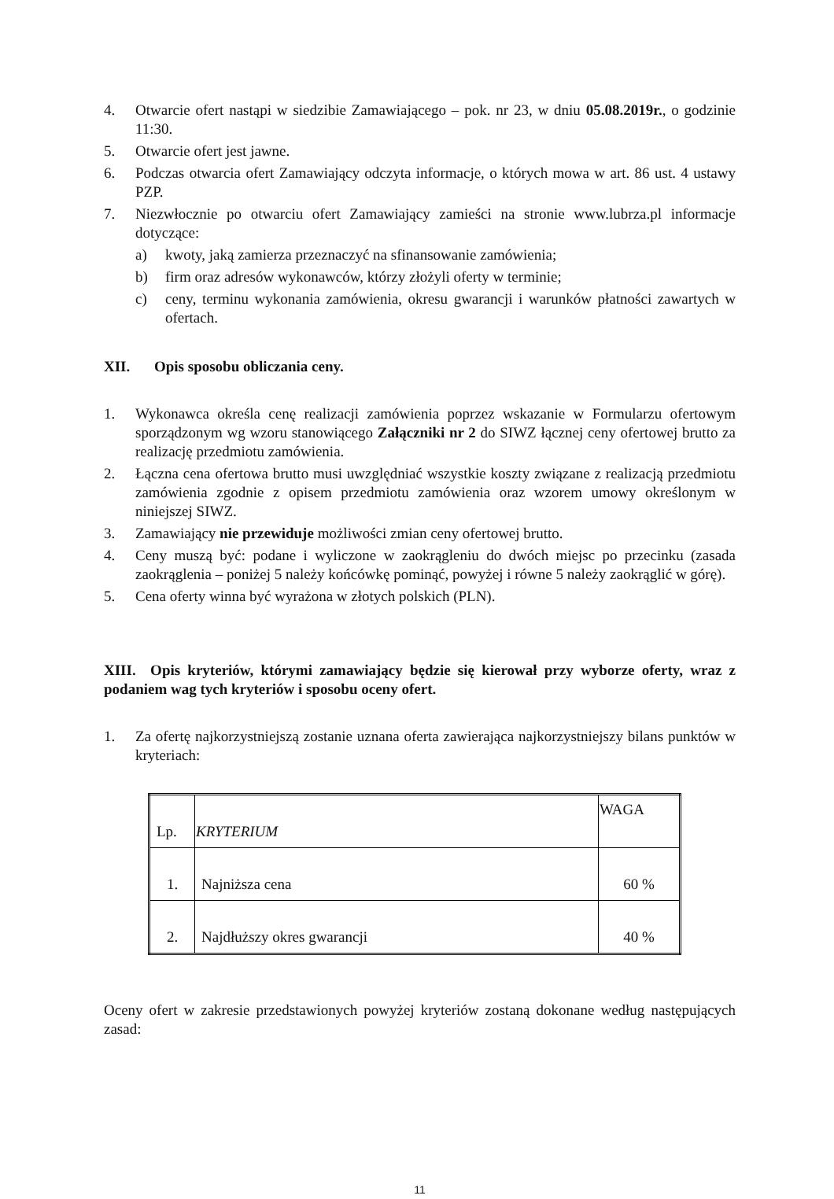4. Otwarcie ofert nastąpi w siedzibie Zamawiającego – pok. nr 23, w dniu 05.08.2019r., o godzinie 11:30.
5. Otwarcie ofert jest jawne.
6. Podczas otwarcia ofert Zamawiający odczyta informacje, o których mowa w art. 86 ust. 4 ustawy PZP.
7. Niezwłocznie po otwarciu ofert Zamawiający zamieści na stronie www.lubrza.pl informacje dotyczące:
a) kwoty, jaką zamierza przeznaczyć na sfinansowanie zamówienia;
b) firm oraz adresów wykonawców, którzy złożyli oferty w terminie;
c) ceny, terminu wykonania zamówienia, okresu gwarancji i warunków płatności zawartych w ofertach.
XII. Opis sposobu obliczania ceny.
1. Wykonawca określa cenę realizacji zamówienia poprzez wskazanie w Formularzu ofertowym sporządzonym wg wzoru stanowiącego Załączniki nr 2 do SIWZ łącznej ceny ofertowej brutto za realizację przedmiotu zamówienia.
2. Łączna cena ofertowa brutto musi uwzględniać wszystkie koszty związane z realizacją przedmiotu zamówienia zgodnie z opisem przedmiotu zamówienia oraz wzorem umowy określonym w niniejszej SIWZ.
3. Zamawiający nie przewiduje możliwości zmian ceny ofertowej brutto.
4. Ceny muszą być: podane i wyliczone w zaokrągleniu do dwóch miejsc po przecinku (zasada zaokrąglenia – poniżej 5 należy końcówkę pominąć, powyżej i równe 5 należy zaokrąglić w górę).
5. Cena oferty winna być wyrażona w złotych polskich (PLN).
XIII. Opis kryteriów, którymi zamawiający będzie się kierował przy wyborze oferty, wraz z podaniem wag tych kryteriów i sposobu oceny ofert.
1. Za ofertę najkorzystniejszą zostanie uznana oferta zawierająca najkorzystniejszy bilans punktów w kryteriach:
| Lp. | KRYTERIUM | WAGA |
| --- | --- | --- |
| 1. | Najniższa cena | 60 % |
| 2. | Najdłuższy okres gwarancji | 40 % |
Oceny ofert w zakresie przedstawionych powyżej kryteriów zostaną dokonane według następujących zasad:
11